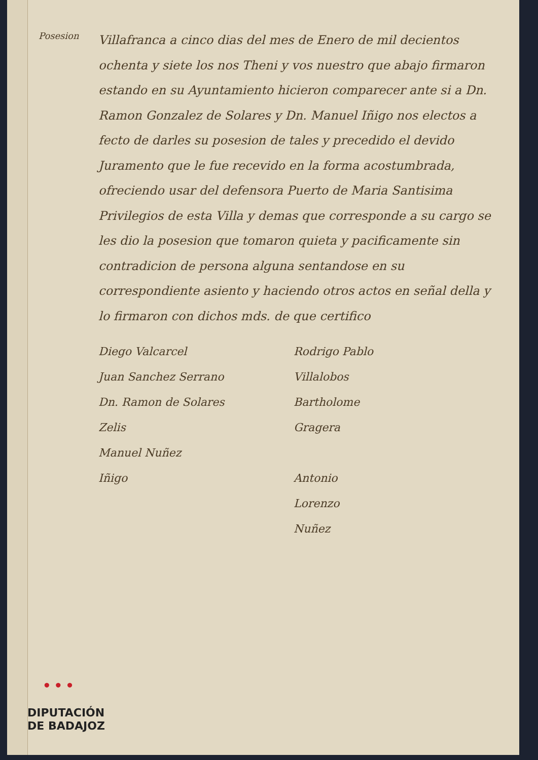Posesion
Villafranca a cinco dias del mes de Enero de mil decientos ochenta y siete los nos Theni y vos nuestro que abajo firmaron estando en su Ayuntamiento hicieron comparecer ante si a Dn. Ramon Gonzalez de Solares y Dn. Manuel Iñigo nos electos a fecto de darles su posesion de tales y precedido el devido Juramento que le fue recevido en la forma acostumbrada, ofreciendo usar del defensora Puerto de Maria Santisima Privilegios de esta Villa y demas que corresponde a su cargo se les dio la posesion que tomaron quieta y pacificamente sin contradicion de persona alguna sentandose en su correspondiente asiento y haciendo otros actos en señal della y lo firmaron con dichos mds. de que certifico
Diego Valcarcel
Juan Sanchez Serrano
Dn. Ramon de Solares
Zelis
Manuel Nuñez
Iñigo
Rodrigo Pablo
Villalobos
Bartholome
Gragera
Antonio
Lorenzo
Nuñez
•••
DIPUTACIÓN
DE BADAJOZ